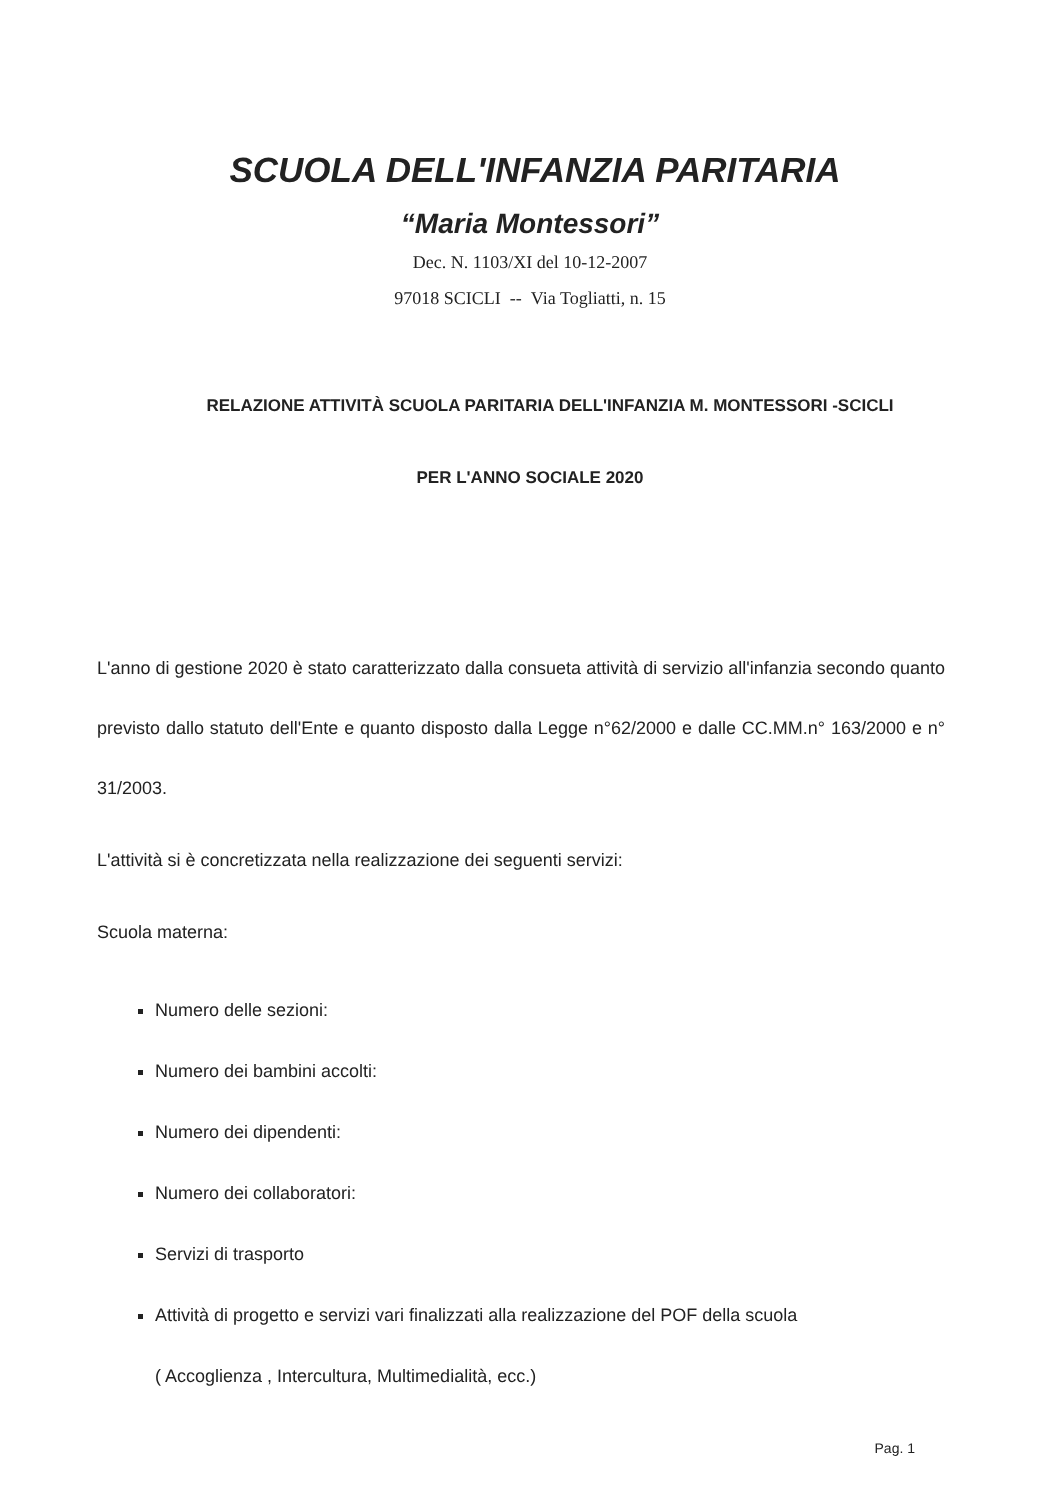SCUOLA DELL'INFANZIA PARITARIA
“Maria Montessori”
Dec. N. 1103/XI del 10-12-2007
97018 SCICLI -- Via Togliatti, n. 15
RELAZIONE ATTIVITÀ SCUOLA PARITARIA DELL'INFANZIA M. MONTESSORI -SCICLI
PER L'ANNO SOCIALE 2020
L'anno di gestione 2020 è stato caratterizzato dalla consueta attività di servizio all'infanzia secondo quanto previsto dallo statuto dell'Ente e quanto disposto dalla Legge n°62/2000 e dalle CC.MM.n° 163/2000 e n° 31/2003.
L'attività si è concretizzata nella realizzazione dei seguenti servizi:
Scuola materna:
Numero delle sezioni:
Numero dei bambini accolti:
Numero dei dipendenti:
Numero dei collaboratori:
Servizi di trasporto
Attività di progetto e servizi vari finalizzati alla realizzazione del POF della scuola
( Accoglienza , Intercultura, Multimedialità, ecc.)
Pag. 1